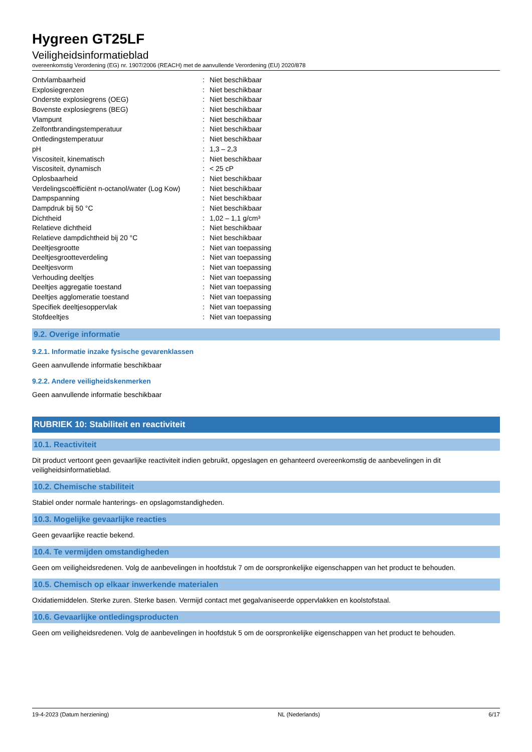Hygreen GT25LF
Veiligheidsinformatieblad
overeenkomstig Verordening (EG) nr. 1907/2006 (REACH) met de aanvullende Verordening (EU) 2020/878
| Ontvlambaarheid | : | Niet beschikbaar |
| Explosiegrenzen | : | Niet beschikbaar |
| Onderste explosiegrens (OEG) | : | Niet beschikbaar |
| Bovenste explosiegrens (BEG) | : | Niet beschikbaar |
| Vlampunt | : | Niet beschikbaar |
| Zelfontbrandingstemperatuur | : | Niet beschikbaar |
| Ontledingstemperatuur | : | Niet beschikbaar |
| pH | : | 1,3 – 2,3 |
| Viscositeit, kinematisch | : | Niet beschikbaar |
| Viscositeit, dynamisch | : | < 25 cP |
| Oplosbaarheid | : | Niet beschikbaar |
| Verdelingscoëfficiënt n-octanol/water (Log Kow) | : | Niet beschikbaar |
| Dampspanning | : | Niet beschikbaar |
| Dampdruk bij 50 °C | : | Niet beschikbaar |
| Dichtheid | : | 1,02 – 1,1 g/cm³ |
| Relatieve dichtheid | : | Niet beschikbaar |
| Relatieve dampdichtheid bij 20 °C | : | Niet beschikbaar |
| Deeltjesgrootte | : | Niet van toepassing |
| Deeltjesgrootteverdeling | : | Niet van toepassing |
| Deeltjesvorm | : | Niet van toepassing |
| Verhouding deeltjes | : | Niet van toepassing |
| Deeltjes aggregatie toestand | : | Niet van toepassing |
| Deeltjes agglomeratie toestand | : | Niet van toepassing |
| Specifiek deeltjesoppervlak | : | Niet van toepassing |
| Stofdeeltjes | : | Niet van toepassing |
9.2. Overige informatie
9.2.1. Informatie inzake fysische gevarenklassen
Geen aanvullende informatie beschikbaar
9.2.2. Andere veiligheidskenmerken
Geen aanvullende informatie beschikbaar
RUBRIEK 10: Stabiliteit en reactiviteit
10.1. Reactiviteit
Dit product vertoont geen gevaarlijke reactiviteit indien gebruikt, opgeslagen en gehanteerd overeenkomstig de aanbevelingen in dit veiligheidsinformatieblad.
10.2. Chemische stabiliteit
Stabiel onder normale hanterings- en opslagomstandigheden.
10.3. Mogelijke gevaarlijke reacties
Geen gevaarlijke reactie bekend.
10.4. Te vermijden omstandigheden
Geen om veiligheidsredenen. Volg de aanbevelingen in hoofdstuk 7 om de oorspronkelijke eigenschappen van het product te behouden.
10.5. Chemisch op elkaar inwerkende materialen
Oxidatiemiddelen. Sterke zuren. Sterke basen. Vermijd contact met gegalvaniseerde oppervlakken en koolstofstaal.
10.6. Gevaarlijke ontledingsproducten
Geen om veiligheidsredenen. Volg de aanbevelingen in hoofdstuk 5 om de oorspronkelijke eigenschappen van het product te behouden.
19-4-2023 (Datum herziening) NL (Nederlands) 6/17